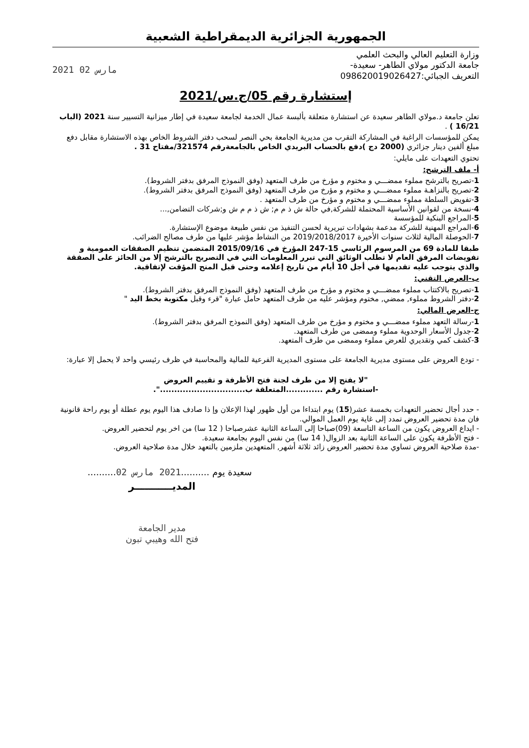الجمهورية الجزائرية الديمقراطية الشعبية
وزارة التعليم العالي والبحث العلمي
جامعة الدكتور مولاي الطاهر- سعيدة-
التعريف الجبائي:098620019026427
2021 مارس 02
إستشارة رقم 05/ج.س/2021
تعلن جامعة د.مولاي الطاهر سعيدة عن استشارة متعلقة بألبسة عمال الخدمة لجامعة سعيدة في إطار ميزانية التسيير سنة 2021 (الباب 16/21 ) .
يمكن للمؤسسات الراغبة في المشاركة التقرب من مديرية الجامعة بحي النصر لسحب دفتر الشروط الخاص بهذه الاستشارة مقابل دفع مبلغ ألفين دينار جزائري (2000 دج )دفع بالحساب البريدي الخاص بالجامعةرقم 321574/مفتاح 31 .
تحتوي التعهدات على مايلي:
أ- ملف الترشح:
1-تصريح بالترشح مملوء ممضـــي و مختوم و مؤرخ من طرف المتعهد (وفق النموذج المرفق بدفتر الشروط).
2-تصريح بالنزاهـة مملوء ممضـــي و مختوم و مؤرخ من طرف المتعهد (وفق النموذج المرفق بدفتر الشروط).
3-تفويض السلطة مملوء ممضـــي و مختوم و مؤرخ من طرف المتعهد .
4-نسخة من لقوانين الأساسية المحتملة للشركة,في حالة ش ذ م م; ش ذ م م ش و;شركات التضامن,...
5-المراجع البنكية للمؤسسة
6-المراجع المهنية للشركة مدعمة بشهادات تبريرية لحسن التنفيذ من نفس طبيعة موضوع الإستشارة.
7-الحوصلة المالية لثلاث سنوات الأخيرة 2019/2018/2017 من النشاط مؤشر عليها من طرف مصالح الضرائب.
طبقا للمادة 69 من المرسوم الرئاسي 15-247 المؤرخ في 2015/09/16 المتضمن تنظيم الصفقات العمومية و تفويضات المرفق العام لا تطلب الوثائق التي تبرر المعلومات التي في التصريح بالترشح إلا من الحائز على الصفقة والذي يتوجب عليه تقديمها في أجل 10 أيام من تاريخ إعلامه وحتى قبل المنح المؤقت لإتفاقية.
ب-العرض التقني:
1-تصريح بالاكتتاب مملوء ممضـــي و مختوم و مؤرخ من طرف المتعهد (وفق النموذج المرفق بدفتر الشروط).
2-دفتر الشروط مملوء, ممضي, مختوم ومؤشر عليه من طرف المتعهد حامل عبارة "قرء وقبل مكتوبة بخط اليد "
ج-العرض المالي:
1-رسالة التعهد مملوء ممضـــي و مختوم و مؤرخ من طرف المتعهد (وفق النموذج المرفق بدفتر الشروط).
2-جدول الأسعار الوحدوية مملوء وممضى من طرف المتعهد.
3-كشف كمي وتقديري للعرض مملوء وممضى من طرف المتعهد.
- تودع العروض على مستوى مديرية الجامعة على مستوى المديرية الفرعية للمالية والمحاسبة في ظرف رئيسي واحد لا يحمل إلا عبارة:
"لا يفتح إلا من طرف لجنة فتح الأظرفة و تقييم العروض
-استشارة رقم .............المتعلقة ب..............................".
- حدد أجال تحضير التعهدات بخمسة عشر(15) يوم ابتداءا من أول ظهور لهذا الإعلان وإ ذا صادف هذا اليوم يوم عطلة أو يوم راحة قانونية فان مدة تحضير العروض تمدد إلى غاية يوم العمل الموالي.
- ايداع العروض يكون من الساعة التاسعة (09)صباحا إلى الساعة الثانية عشرصباحا ( 12 سا) من اخر يوم لتحضير العروض.
- فتح الأظرفة يكون على الساعة الثانية بعد الزوال( 14 سا) من نفس اليوم بجامعة سعيدة.
-مدة صلاحية العروض تساوي مدة تحضير العروض زائد ثلاثة أشهر, المتعهدين ملزمين بالتعهد خلال مدة صلاحية العروض.
سعيدة يوم ..........2021 مارس 02..........
المديـــــــــــر
مدير الجامعة
فتح الله وهيبي تبون